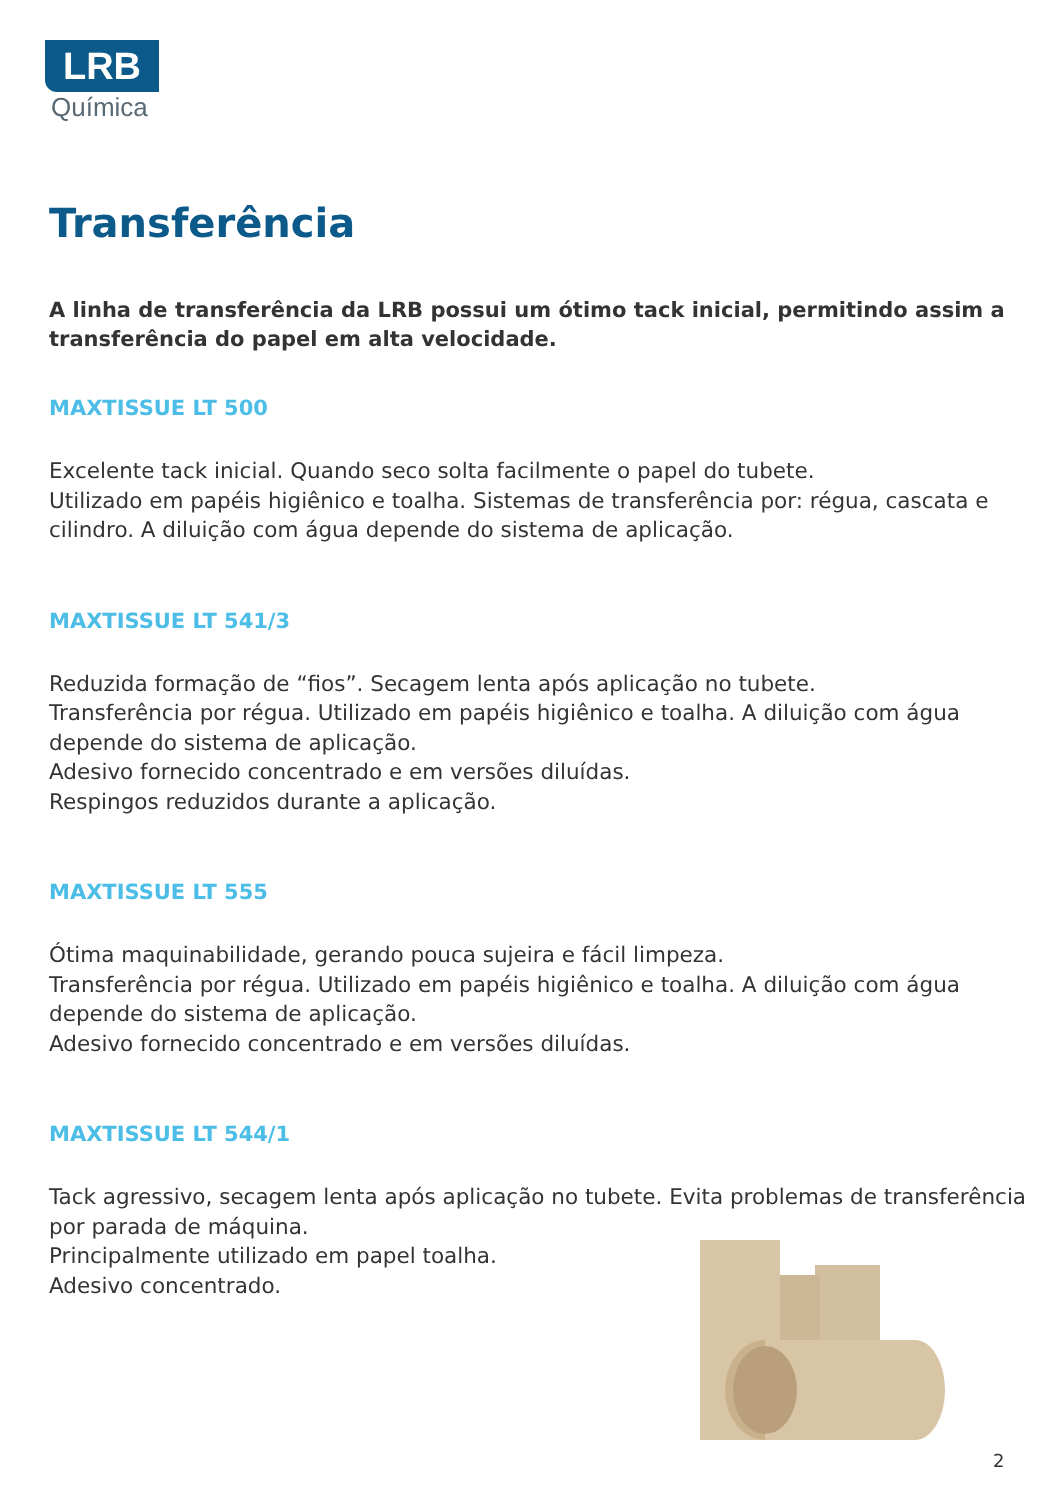LRB
Química
Transferência
A linha de transferência da LRB possui um ótimo tack inicial, permitindo assim a transferência do papel em alta velocidade.
MAXTISSUE LT 500
Excelente tack inicial. Quando seco solta facilmente o papel do tubete.
Utilizado em papéis higiênico e toalha. Sistemas de transferência por: régua, cascata e cilindro. A diluição com água depende do sistema de aplicação.
MAXTISSUE LT 541/3
Reduzida formação de “fios”. Secagem lenta após aplicação no tubete.
Transferência por régua. Utilizado em papéis higiênico e toalha. A diluição com água depende do sistema de aplicação.
Adesivo fornecido concentrado e em versões diluídas.
Respingos reduzidos durante a aplicação.
MAXTISSUE LT 555
Ótima maquinabilidade, gerando pouca sujeira e fácil limpeza.
Transferência por régua. Utilizado em papéis higiênico e toalha. A diluição com água depende do sistema de aplicação.
Adesivo fornecido concentrado e em versões diluídas.
MAXTISSUE LT 544/1
Tack agressivo, secagem lenta após aplicação no tubete. Evita problemas de transferência por parada de máquina.
Principalmente utilizado em papel toalha.
Adesivo concentrado.
2